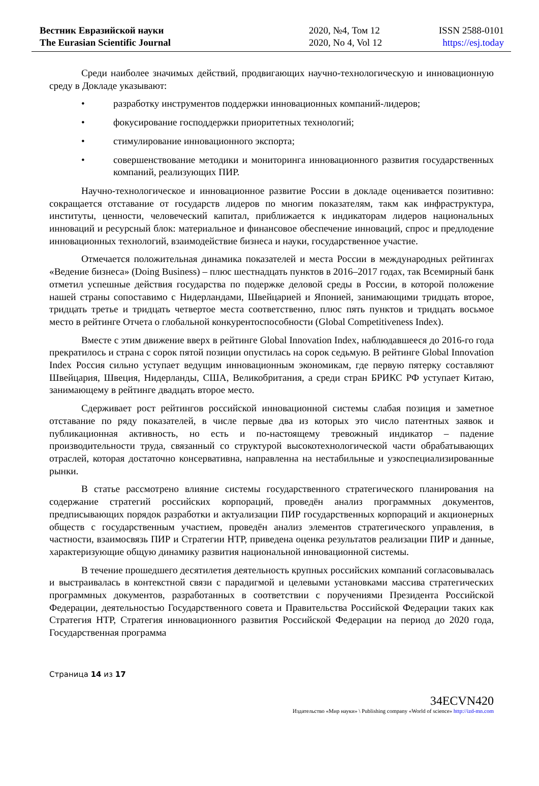Вестник Евразийской науки
The Eurasian Scientific Journal
2020, №4, Том 12
2020, No 4, Vol 12
ISSN 2588-0101
https://esj.today
Среди наиболее значимых действий, продвигающих научно-технологическую и инновационную среду в Докладе указывают:
• разработку инструментов поддержки инновационных компаний-лидеров;
• фокусирование господдержки приоритетных технологий;
• стимулирование инновационного экспорта;
• совершенствование методики и мониторинга инновационного развития государственных компаний, реализующих ПИР.
Научно-технологическое и инновационное развитие России в докладе оценивается позитивно: сокращается отставание от государств лидеров по многим показателям, такм как инфраструктура, институты, ценности, человеческий капитал, приближается к индикаторам лидеров национальных инноваций и ресурсный блок: материальное и финансовое обеспечение инноваций, спрос и предлодение инновационных технологий, взаимодействие бизнеса и науки, государственное участие.
Отмечается положительная динамика показателей и места России в международных рейтингах «Ведение бизнеса» (Doing Business) – плюс шестнадцать пунктов в 2016–2017 годах, так Всемирный банк отметил успешные действия государства по подержке деловой среды в России, в которой положение нашей страны сопоставимо с Нидерландами, Швейцарией и Японией, занимающими тридцать второе, тридцать третье и тридцать четвертое места соответственно, плюс пять пунктов и тридцать восьмое место в рейтинге Отчета о глобальной конкурентоспособности (Global Competitiveness Index).
Вместе с этим движение вверх в рейтинге Global Innovation Index, наблюдавшееся до 2016-го года прекратилось и страна с сорок пятой позиции опустилась на сорок седьмую. В рейтинге Global Innovation Index Россия сильно уступает ведущим инновационным экономикам, где первую пятерку составляют Швейцария, Швеция, Нидерланды, США, Великобритания, а среди стран БРИКС РФ уступает Китаю, занимающему в рейтинге двадцать второе место.
Сдерживает рост рейтингов российской инновационной системы слабая позиция и заметное отставание по ряду показателей, в числе первые два из которых это число патентных заявок и публикационная активность, но есть и по-настоящему тревожный индикатор – падение производительности труда, связанный со структурой высокотехнологической части обрабатывающих отраслей, которая достаточно консервативна, направленна на нестабильные и узкоспециализированные рынки.
В статье рассмотрено влияние системы государственного стратегического планирования на содержание стратегий российских корпораций, проведён анализ программных документов, предписывающих порядок разработки и актуализации ПИР государственных корпораций и акционерных обществ с государственным участием, проведён анализ элементов стратегического управления, в частности, взаимосвязь ПИР и Стратегии НТР, приведена оценка результатов реализации ПИР и данные, характеризующие общую динамику развития национальной инновационной системы.
В течение прошедшего десятилетия деятельность крупных российских компаний согласовывалась и выстраивалась в контекстной связи с парадигмой и целевыми установками массива стратегических программных документов, разработанных в соответствии с поручениями Президента Российской Федерации, деятельностью Государственного совета и Правительства Российской Федерации таких как Стратегия НТР, Стратегия инновационного развития Российской Федерации на период до 2020 года, Государственная программа
Страница 14 из 17
34ECVN420
Издательство «Мир науки» \ Publishing company «World of science» http://izd-mn.com